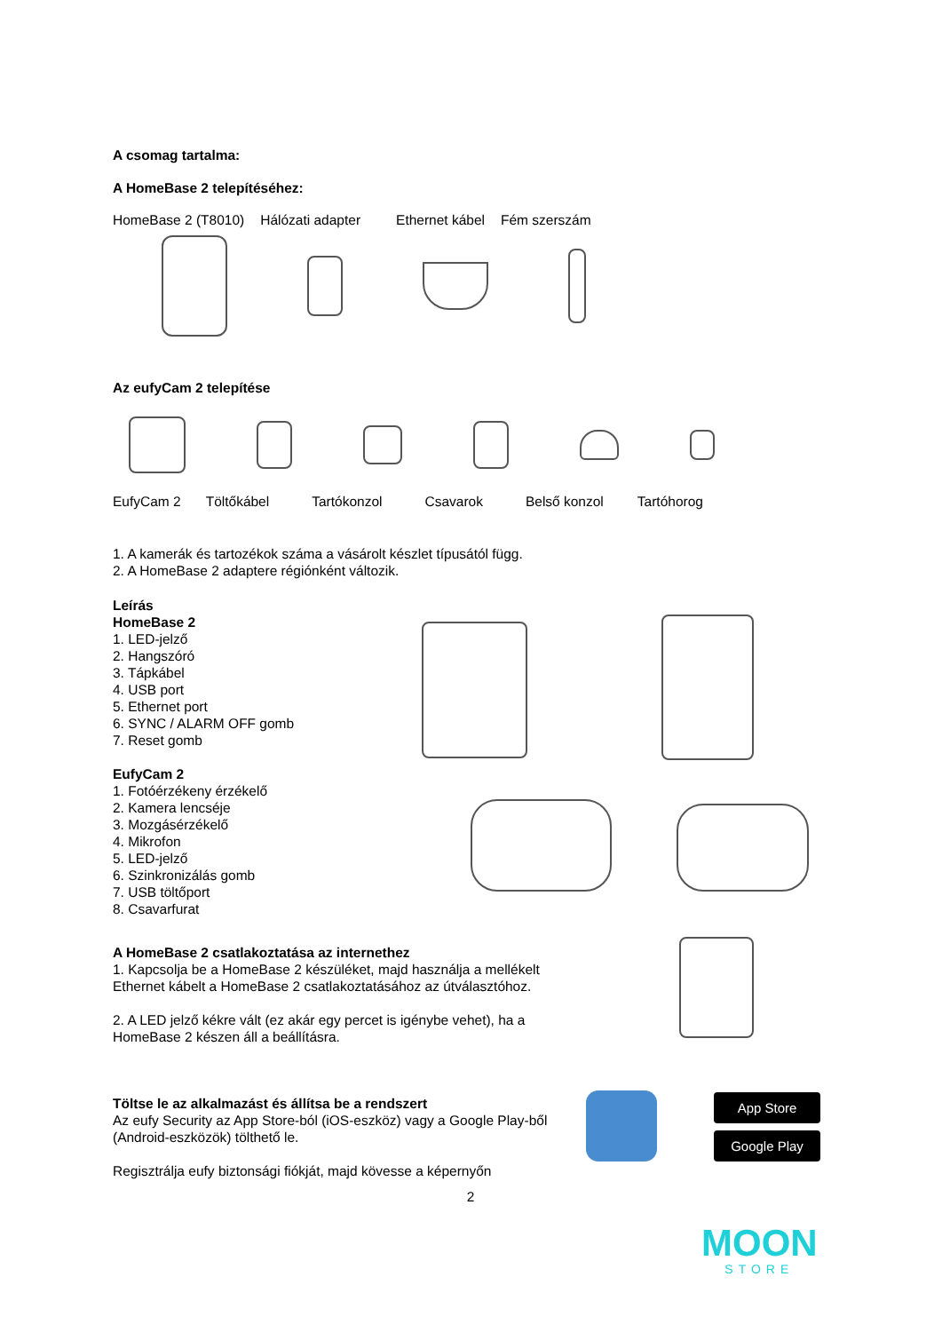A csomag tartalma:
A HomeBase 2 telepítéséhez:
HomeBase 2 (T8010) Hálózati adapter Ethernet kábel Fém szerszám
Az eufyCam 2 telepítése
EufyCam 2 Töltőkábel Tartókonzol Csavarok Belső konzol Tartóhorog
1. A kamerák és tartozékok száma a vásárolt készlet típusától függ.
2. A HomeBase 2 adaptere régiónként változik.
Leírás
HomeBase 2
1. LED-jelző
2. Hangszóró
3. Tápkábel
4. USB port
5. Ethernet port
6. SYNC / ALARM OFF gomb
7. Reset gomb
EufyCam 2
1. Fotóérzékeny érzékelő
2. Kamera lencséje
3. Mozgásérzékelő
4. Mikrofon
5. LED-jelző
6. Szinkronizálás gomb
7. USB töltőport
8. Csavarfurat
A HomeBase 2 csatlakoztatása az internethez
1. Kapcsolja be a HomeBase 2 készüléket, majd használja a mellékelt Ethernet kábelt a HomeBase 2 csatlakoztatásához az útválasztóhoz.
2. A LED jelző kékre vált (ez akár egy percet is igénybe vehet), ha a HomeBase 2 készen áll a beállításra.
Töltse le az alkalmazást és állítsa be a rendszert
Az eufy Security az App Store-ból (iOS-eszköz) vagy a Google Play-ből (Android-eszközök) tölthető le.
Regisztrálja eufy biztonsági fiókját, majd kövesse a képernyőn
2
App Store
Google Play
MOON
STORE